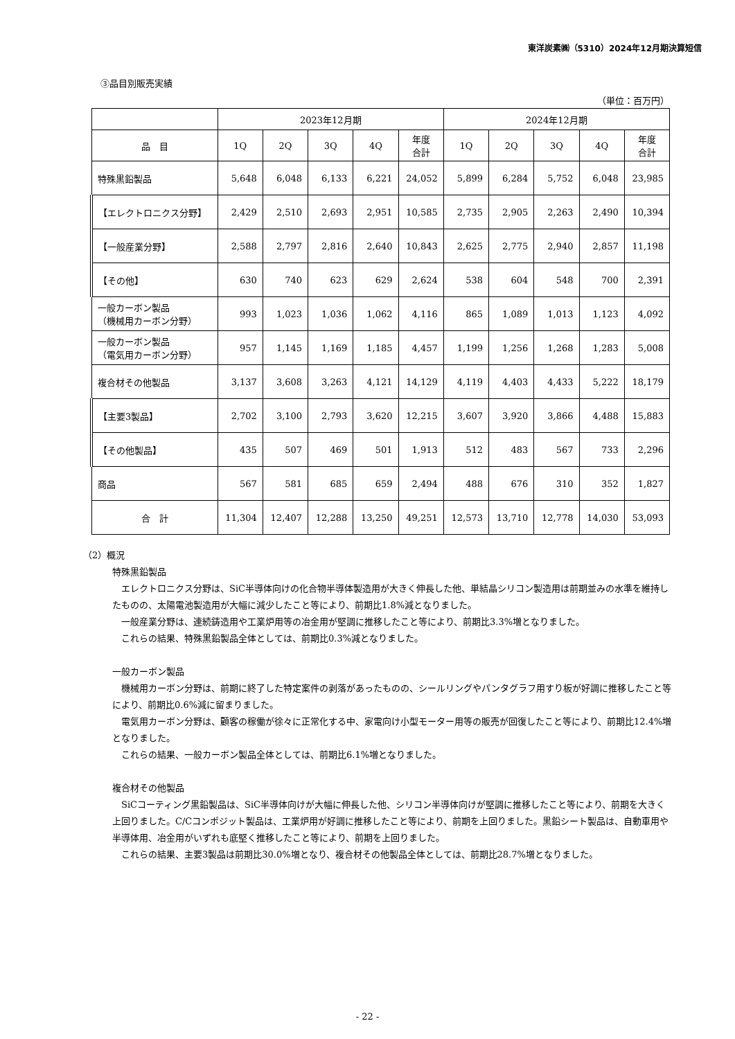東洋炭素㈱（5310）2024年12月期決算短信
③品目別販売実績
（単位：百万円）
| | 2023年12月期 | | | | | 2024年12月期 | | | | |
| --- | --- | --- | --- | --- | --- | --- | --- | --- | --- | --- |
| 品 目 | 1Q | 2Q | 3Q | 4Q | 年度 合計 | 1Q | 2Q | 3Q | 4Q | 年度 合計 |
| 特殊黒鉛製品 | 5,648 | 6,048 | 6,133 | 6,221 | 24,052 | 5,899 | 6,284 | 5,752 | 6,048 | 23,985 |
| 【エレクトロニクス分野】 | 2,429 | 2,510 | 2,693 | 2,951 | 10,585 | 2,735 | 2,905 | 2,263 | 2,490 | 10,394 |
| 【一般産業分野】 | 2,588 | 2,797 | 2,816 | 2,640 | 10,843 | 2,625 | 2,775 | 2,940 | 2,857 | 11,198 |
| 【その他】 | 630 | 740 | 623 | 629 | 2,624 | 538 | 604 | 548 | 700 | 2,391 |
| 一般カーボン製品 （機械用カーボン分野） | 993 | 1,023 | 1,036 | 1,062 | 4,116 | 865 | 1,089 | 1,013 | 1,123 | 4,092 |
| 一般カーボン製品 （電気用カーボン分野） | 957 | 1,145 | 1,169 | 1,185 | 4,457 | 1,199 | 1,256 | 1,268 | 1,283 | 5,008 |
| 複合材その他製品 | 3,137 | 3,608 | 3,263 | 4,121 | 14,129 | 4,119 | 4,403 | 4,433 | 5,222 | 18,179 |
| 【主要3製品】 | 2,702 | 3,100 | 2,793 | 3,620 | 12,215 | 3,607 | 3,920 | 3,866 | 4,488 | 15,883 |
| 【その他製品】 | 435 | 507 | 469 | 501 | 1,913 | 512 | 483 | 567 | 733 | 2,296 |
| 商品 | 567 | 581 | 685 | 659 | 2,494 | 488 | 676 | 310 | 352 | 1,827 |
| 合 計 | 11,304 | 12,407 | 12,288 | 13,250 | 49,251 | 12,573 | 13,710 | 12,778 | 14,030 | 53,093 |
（2）概況
特殊黒鉛製品
　エレクトロニクス分野は、SiC半導体向けの化合物半導体製造用が大きく伸長した他、単結晶シリコン製造用は前期並みの水準を維持したものの、太陽電池製造用が大幅に減少したこと等により、前期比1.8%減となりました。
　一般産業分野は、連続鋳造用や工業炉用等の冶金用が堅調に推移したこと等により、前期比3.3%増となりました。
　これらの結果、特殊黒鉛製品全体としては、前期比0.3%減となりました。
一般カーボン製品
　機械用カーボン分野は、前期に終了した特定案件の剥落があったものの、シールリングやパンタグラフ用すり板が好調に推移したこと等により、前期比0.6%減に留まりました。
　電気用カーボン分野は、顧客の稼働が徐々に正常化する中、家電向け小型モーター用等の販売が回復したこと等により、前期比12.4%増となりました。
　これらの結果、一般カーボン製品全体としては、前期比6.1%増となりました。
複合材その他製品
　SiCコーティング黒鉛製品は、SiC半導体向けが大幅に伸長した他、シリコン半導体向けが堅調に推移したこと等により、前期を大きく上回りました。C/Cコンポジット製品は、工業炉用が好調に推移したこと等により、前期を上回りました。黒鉛シート製品は、自動車用や半導体用、冶金用がいずれも底堅く推移したこと等により、前期を上回りました。
　これらの結果、主要3製品は前期比30.0%増となり、複合材その他製品全体としては、前期比28.7%増となりました。
- 22 -